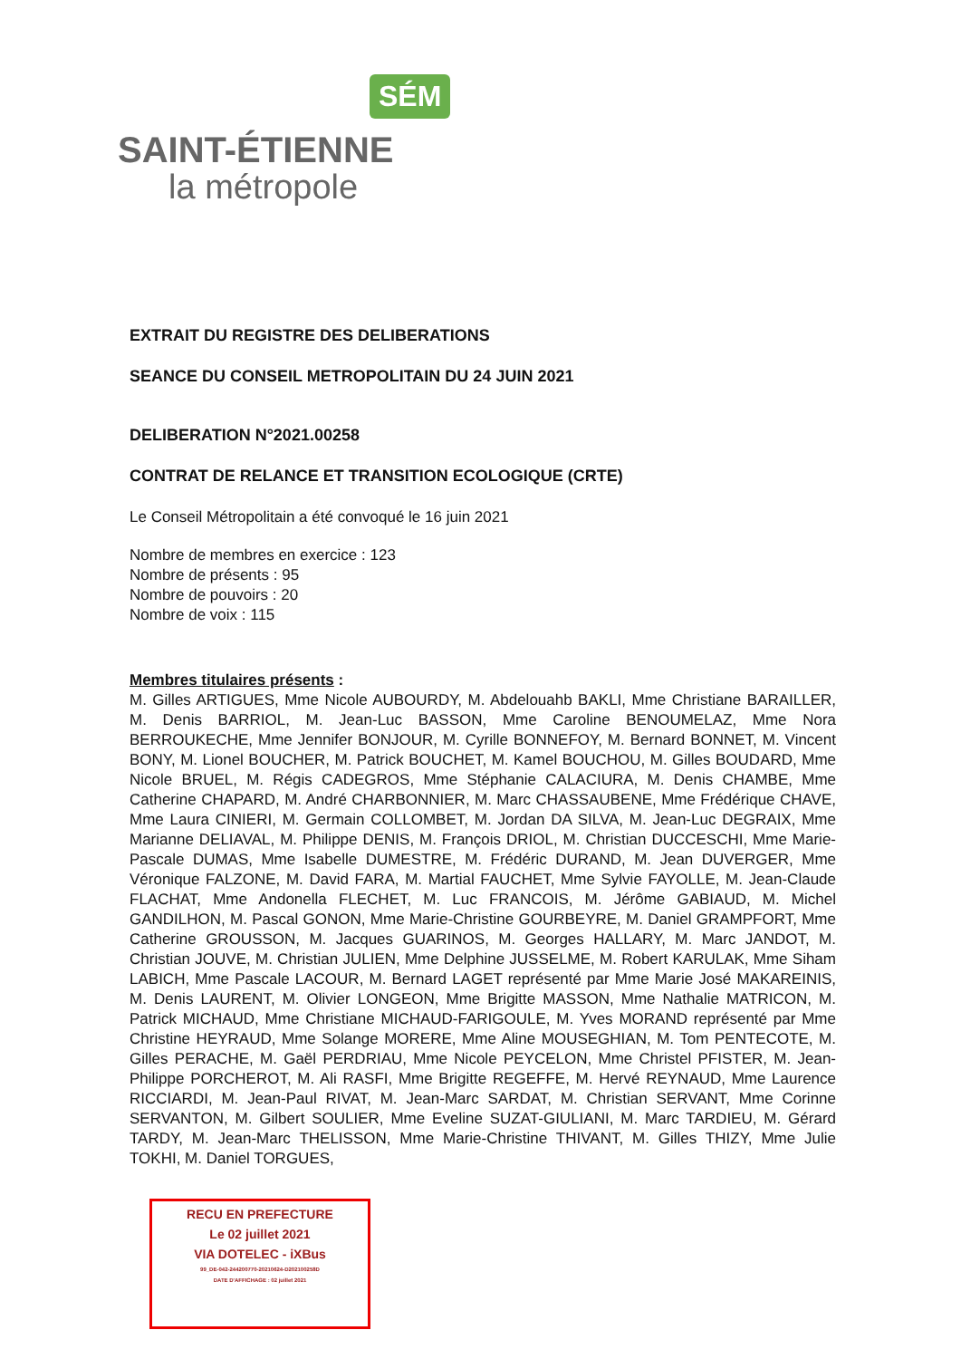SÉM
SAINT-ÉTIENNE
la métropole
EXTRAIT DU REGISTRE DES DELIBERATIONS
SEANCE DU CONSEIL METROPOLITAIN DU 24 JUIN 2021
DELIBERATION N°2021.00258
CONTRAT DE RELANCE ET TRANSITION ECOLOGIQUE (CRTE)
Le Conseil Métropolitain a été convoqué le 16 juin 2021
Nombre de membres en exercice : 123
Nombre de présents : 95
Nombre de pouvoirs : 20
Nombre de voix : 115
Membres titulaires présents :
M. Gilles ARTIGUES, Mme Nicole AUBOURDY, M. Abdelouahb BAKLI, Mme Christiane BARAILLER, M. Denis BARRIOL, M. Jean-Luc BASSON, Mme Caroline BENOUMELAZ, Mme Nora BERROUKECHE, Mme Jennifer BONJOUR, M. Cyrille BONNEFOY, M. Bernard BONNET, M. Vincent BONY, M. Lionel BOUCHER, M. Patrick BOUCHET, M. Kamel BOUCHOU, M. Gilles BOUDARD, Mme Nicole BRUEL, M. Régis CADEGROS, Mme Stéphanie CALACIURA, M. Denis CHAMBE, Mme Catherine CHAPARD, M. André CHARBONNIER, M. Marc CHASSAUBENE, Mme Frédérique CHAVE, Mme Laura CINIERI, M. Germain COLLOMBET, M. Jordan DA SILVA, M. Jean-Luc DEGRAIX, Mme Marianne DELIAVAL, M. Philippe DENIS, M. François DRIOL, M. Christian DUCCESCHI, Mme Marie-Pascale DUMAS, Mme Isabelle DUMESTRE, M. Frédéric DURAND, M. Jean DUVERGER, Mme Véronique FALZONE, M. David FARA, M. Martial FAUCHET, Mme Sylvie FAYOLLE, M. Jean-Claude FLACHAT, Mme Andonella FLECHET, M. Luc FRANCOIS, M. Jérôme GABIAUD, M. Michel GANDILHON, M. Pascal GONON, Mme Marie-Christine GOURBEYRE, M. Daniel GRAMPFORT, Mme Catherine GROUSSON, M. Jacques GUARINOS, M. Georges HALLARY, M. Marc JANDOT, M. Christian JOUVE, M. Christian JULIEN, Mme Delphine JUSSELME, M. Robert KARULAK, Mme Siham LABICH, Mme Pascale LACOUR, M. Bernard LAGET représenté par Mme Marie José MAKAREINIS, M. Denis LAURENT, M. Olivier LONGEON, Mme Brigitte MASSON, Mme Nathalie MATRICON, M. Patrick MICHAUD, Mme Christiane MICHAUD-FARIGOULE, M. Yves MORAND représenté par Mme Christine HEYRAUD, Mme Solange MORERE, Mme Aline MOUSEGHIAN, M. Tom PENTECOTE, M. Gilles PERACHE, M. Gaël PERDRIAU, Mme Nicole PEYCELON, Mme Christel PFISTER, M. Jean-Philippe PORCHEROT, M. Ali RASFI, Mme Brigitte REGEFFE, M. Hervé REYNAUD, Mme Laurence RICCIARDI, M. Jean-Paul RIVAT, M. Jean-Marc SARDAT, M. Christian SERVANT, Mme Corinne SERVANTON, M. Gilbert SOULIER, Mme Eveline SUZAT-GIULIANI, M. Marc TARDIEU, M. Gérard TARDY, M. Jean-Marc THELISSON, Mme Marie-Christine THIVANT, M. Gilles THIZY, Mme Julie TOKHI, M. Daniel TORGUES,
RECU EN PREFECTURE
Le 02 juillet 2021
VIA DOTELEC - iXBus
99_DE-042-244200770-20210624-D202100258D
DATE D'AFFICHAGE : 02 juillet 2021